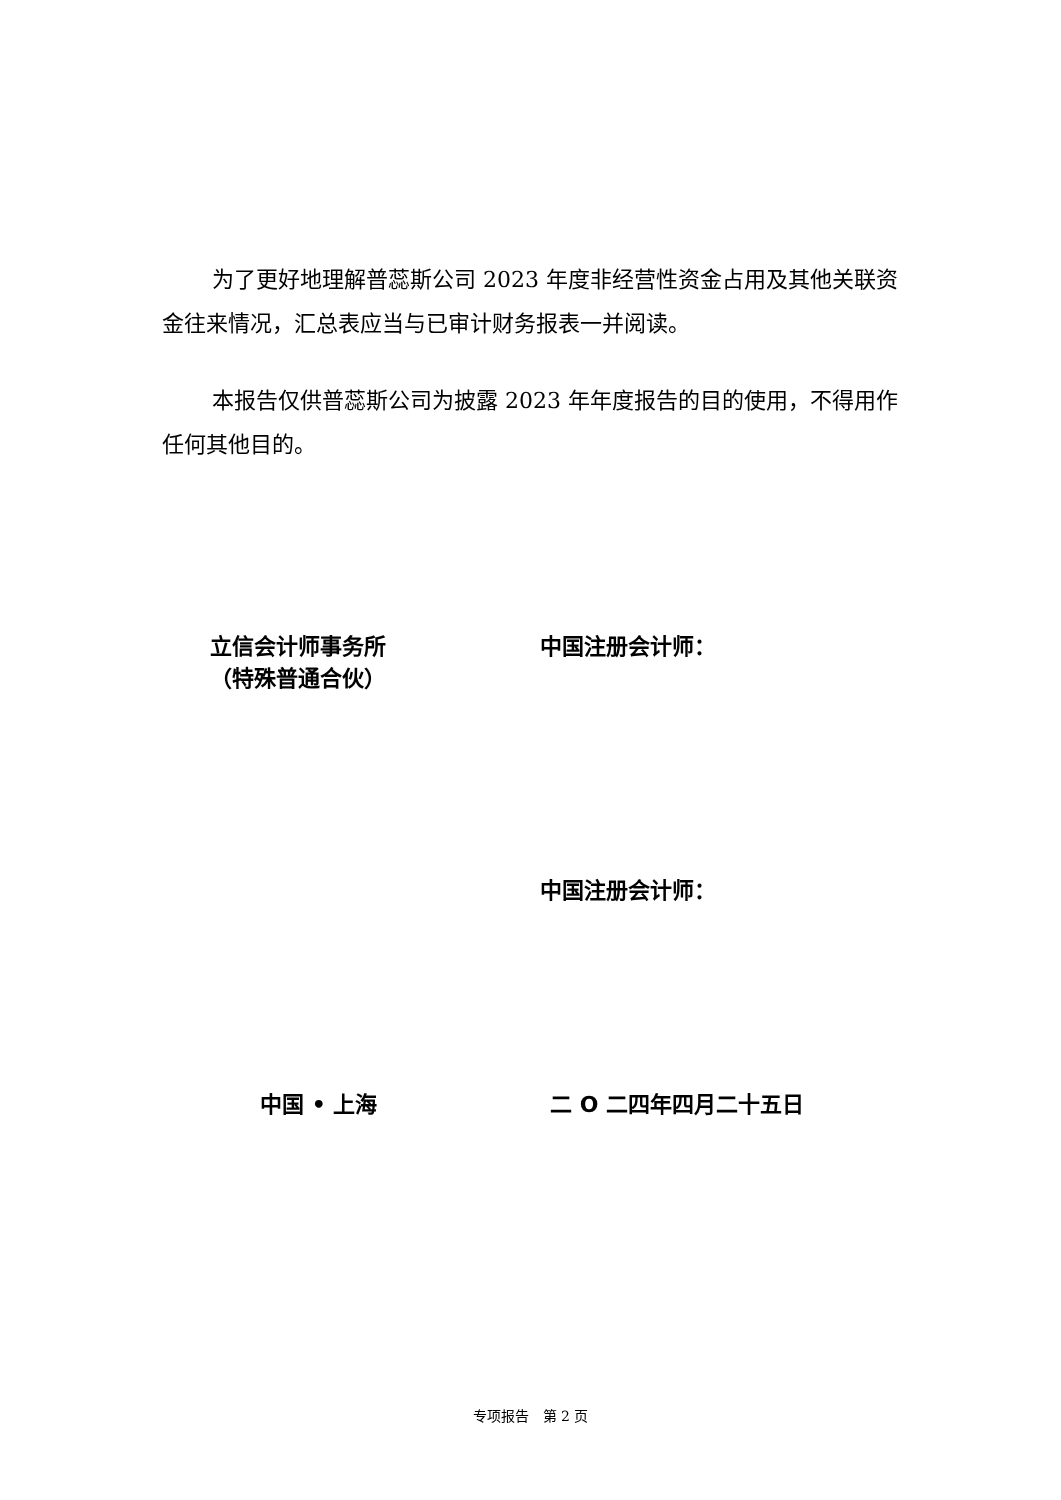为了更好地理解普蕊斯公司 2023 年度非经营性资金占用及其他关联资金往来情况，汇总表应当与已审计财务报表一并阅读。
本报告仅供普蕊斯公司为披露 2023 年年度报告的目的使用，不得用作任何其他目的。
立信会计师事务所
（特殊普通合伙）
中国注册会计师：
中国注册会计师：
中国 • 上海 二 O 二四年四月二十五日
专项报告　第 2 页